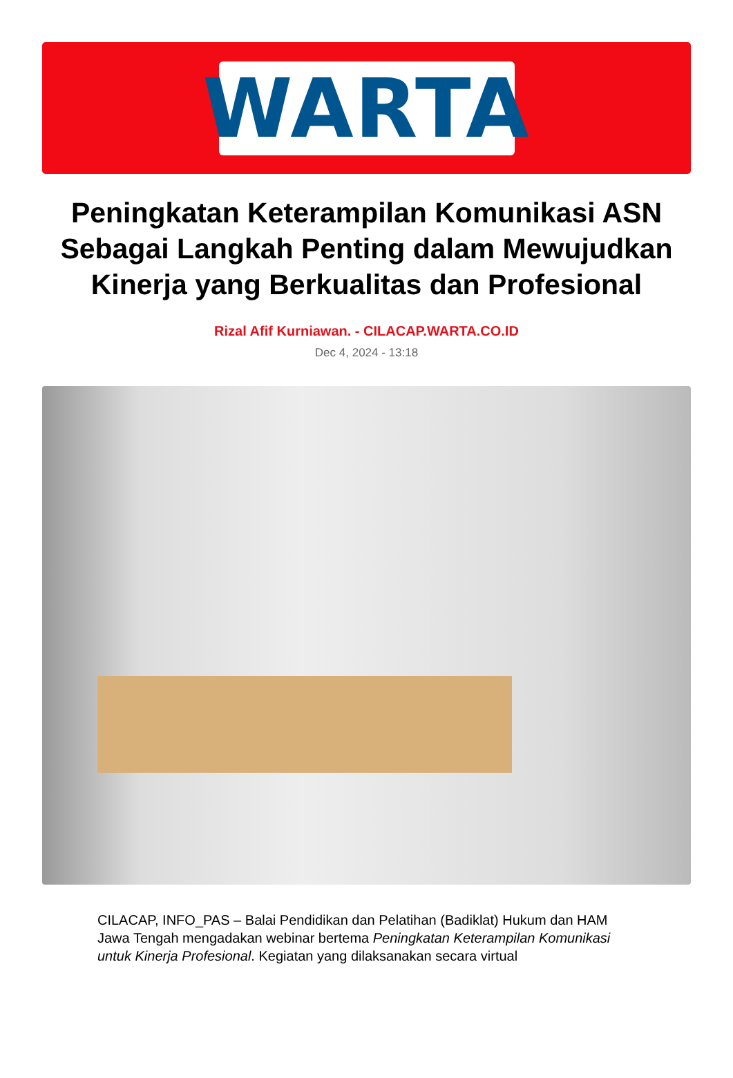WARTA
Peningkatan Keterampilan Komunikasi ASN Sebagai Langkah Penting dalam Mewujudkan Kinerja yang Berkualitas dan Profesional
Rizal Afif Kurniawan. - CILACAP.WARTA.CO.ID
Dec 4, 2024 - 13:18
CILACAP, INFO_PAS – Balai Pendidikan dan Pelatihan (Badiklat) Hukum dan HAM Jawa Tengah mengadakan webinar bertema Peningkatan Keterampilan Komunikasi untuk Kinerja Profesional. Kegiatan yang dilaksanakan secara virtual